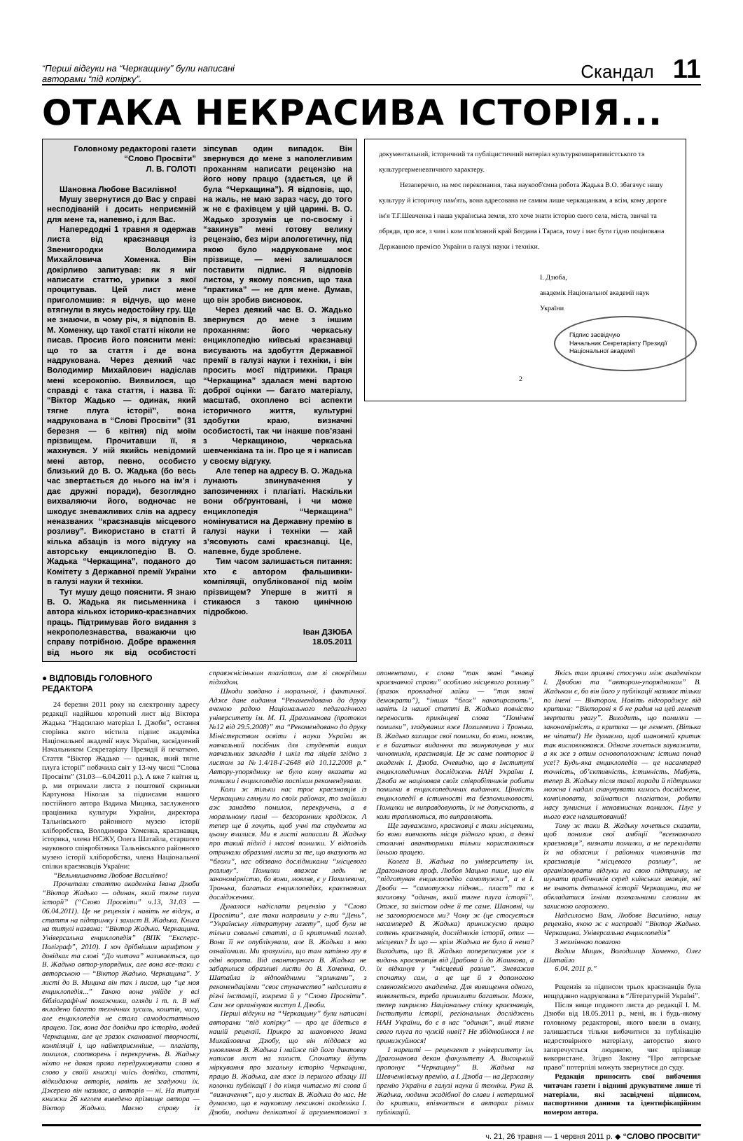“Перші відгуки на “Черкащину” були написані авторами “під копірку”.
Скандал 11
ОТАКА НЕКРАСИВА ІСТОРІЯ...
Головному редакторові газети “Слово Просвіти”
Л. В. ГОЛОТІ
Шановна Любове Василівно!
Мушу звернутися до Вас у справі несподіваній і досить неприємній для мене та, напевно, і для Вас.
Напередодні 1 травня я одержав листа від краєзнавця із Звенигородки Володимира Михайловича Хоменка. Він докірливо запитував: як я міг написати статтю, уривки з якої процитував. Цей лист мене приголомшив: я відчув, що мене втягнули в якусь недостойну гру. Ще не знаючи, в чому річ, я відповів В. М. Хоменку, що такої статті ніколи не писав. Просив його пояснити мені: що то за стаття і де вона надрукована. Через деякий час Володимир Михайлович надіслав мені ксерокопію. Виявилося, що справді є така стаття, і назва її: “Віктор Жадько — одинак, який тягне плуга історії”, вона надрукована в “Слові Просвіти” (31 березня — 6 квітня) під моїм прізвищем. Прочитавши її, я жахнувся. У ній якийсь невідомий мені автор, певно, особисто близький до В. О. Жадька (бо весь час звертається до нього на ім’я і дає дружні поради), безоглядно вихваляючи його, водночас не шкодує зневажливих слів на адресу неназваних “краєзнавців місцевого розливу”. Використано в статті й кілька абзаців із мого відгуку на авторську енциклопедію В. О. Жадька “Черкащина”, поданого до Комітету з Державної премії України в галузі науки й техніки.
Тут мушу дещо пояснити. Я знаю В. О. Жадька як письменника і автора кількох історико-краєзнавчих праць. Підтримував його видання з некрополезнавства, вважаючи цю справу потрібною. Добре враження від нього як від особистості зіпсував один випадок. Він звернувся до мене з наполегливим проханням написати рецензію на його нову працю (здається, це й була “Черкащина”). Я відповів, що, на жаль, не маю зараз часу, до того ж не є фахівцем у цій царині. В. О. Жадько зрозумів це по-своєму і “закинув” мені готову велику рецензію, без міри апологетичну, під якою було надруковане моє прізвище, — мені залишалося поставити підпис. Я відповів листом, у якому пояснив, що така “практика” — не для мене. Думав, що він зробив висновок.
Через деякий час В. О. Жадько звернувся до мене з іншим проханням: його черкаську енциклопедію київські краєзнавці висувають на здобуття Державної премії в галузі науки і техніки, і він просить моєї підтримки. Праця “Черкащина” здалася мені вартою доброї оцінки — багато матеріалу, масштаб, охоплено всі аспекти історичного життя, культурні здобутки краю, визначні особистості, так чи інакше пов’язані з Черкащиною, черкаська шевченкіана та ін. Про це я і написав у своєму відгуку.
Але тепер на адресу В. О. Жадька лунають звинувачення у запозиченнях і плагіаті. Наскільки вони обґрунтовані, і чи може енциклопедія “Черкащина” номінуватися на Державну премію в галузі науки і техніки — хай з’ясовують самі краєзнавці. Це, напевне, буде зроблене.
Тим часом залишається питання: хто є автором фальшивки-компіляції, опублікованої під моїм прізвищем? Уперше в житті я стикаюся з такою цинічною підробкою.
Іван ДЗЮБА
18.05.2011
документальний, історичний та публіцистичний матеріал культуркомпаративістського та культургерменевтичного характеру.
Незаперечно, на моє переконання, така наукооб'ємна робота Жадька В.О. збагачує нашу культуру й історичну пам'ять, вона адресована не самим лише черкащанкам, а всім, кому дороге ім'я Т.Г.Шевченка і наша українська земля, хто хоче знати історію свого села, міста, звичаї та обряди, про все, з чим і ким пов'язаний край Богдана і Тараса, тому і має бути гідно поцінована Державною премією України в галузі науки і техніки.
І. Дзюба,
академік Національної академії наук України
Підпис засвідчую
Начальник Секретаріату Президії Національної академії
2
● ВІДПОВІДЬ ГОЛОВНОГО РЕДАКТОРА
24 березня 2011 року на електронну адресу редакції надійшов короткий лист від Віктора Жадька “Надсилаю матеріал І. Дзюби”, остання сторінка якого містила підпис академіка Національної академії наук України, засвідчений Начальником Секретаріату Президії й печаткою. Стаття “Віктор Жадько — одинак, який тягне плуга історії” побачила світ у 13-му числі “Слова Просвіти” (31.03—6.04.2011 р.). А вже 7 квітня ц. р. ми отримали листа з поштової скриньки Картунова Ніколая за підписами нашого постійного автора Вадима Мицика, заслуженого працівника культури України, директора Тальнівського районного музею історії хліборобства, Володимира Хоменка, краєзнавця, історика, члена НСЖУ, Олега Шатайла, старшого наукового співробітника Тальнівського районного музею історії хліборобства, члена Національної спілки краєзнавців України:
“Вельмишановна Любове Василівно!
Прочитали статтю академіка Івана Дзюби “Віктор Жадько — одинак, який тягне плуга історії” (“Слово Просвіти” ч.13, 31.03 — 06.04.2011). Це не рецензія і навіть не відгук, а стаття на підтримку і захист В. Жадька. Книга на титулі названа: “Віктор Жадько. Черкащина. Універсальна енциклопедія” (ВПК “Експерс-Поліграф”, 2010). І хоч дрібнішим шрифтом у довідках та слові “До читача” називається, що В. Жадько автор-упорядник, але вона все-таки є авторською — “Віктор Жадько. Черкащина”. У листі до В. Мицика він так і писав, що “це моя енциклопедія...” Такою вона увійде у всі бібліографічні покажчики, огляди і т. п. В неї вкладено багато технічних зусиль, коштів, часу, але енциклопедія не стала самодостатньою працею. Так, вона дає довідки про історію, людей Черкащини, але це зразок сканованої творчості, компіляції і, що найнеприємніше, — плагіату, помилок, спотворень і перекручень. В. Жадьку ніхто не давав права передруковувати слово в слово у своїй книжці чиїсь довідки, статті, відкидаючи авторів, навіть не згадуючи їх. Джерело він називає, а авторів — ні. На титулі книжки 26 кеглем виведено прізвище автора — Віктор Жадько. Маємо справу із справжнісіньким плагіатом, але зі своєрідним підходом.
Шкоди завдано і моральної, і фактичної. Адже дане видання “Рекомендовано до друку вченою радою Національного педагогічного університету ім. М. П. Драгоманова (протокол №12 від 29.5.2008)” та “Рекомендовано до друку Міністерством освіти і науки України як навчальний посібник для студентів вищих навчальних закладів і шкіл та ліцеїв згідно з листом за №1.4/18-Г-2648 від 10.12.2008 р.” Автору-упоряднику не було кому вказати на помилки і енциклопедію поспіхом рекомендували.
Коли ж тільки нас троє краєзнавців із Черкащини глянули по своїх районах, то знайшли аж занадто помилок, перекручень, а в моральному плані — безсоромних крадіжок. А тепер ще й хочуть, щоб учні та студенти на цьому вчилися. Ми в листі написали В. Жадьку про такий підхід і масові помилки. У відповідь отримали образливі листи за те, що вказують на “блохи”, нас обізвано дослідниками “місцевого розливу”. Помилки вважає ледь не закономірністю, бо вони, мовляв, є у Похилевича, Тронька, багатьох енциклопедіях, краєзнавчих дослідженнях.
Думалося надіслати рецензію у “Слово Просвіти”, але таки направили у г-ти “День”, “Українську літературну газету”, щоб були не тільки схвальні статті, а й критичний погляд. Вони її не опублікували, але В. Жадька з нею ознайомили. Ми зрозуміли, що там затіяно гру в одні ворота. Від авантюрного В. Жадька не забарилися образливі листи до В. Хоменка, О. Шатайла із відповідними “ярликами”, з рекомендаціями “своє стукачество” надсилати в різні інстанції, зокрема й у “Слово Просвіти”. Сам же організував виступ І. Дзюби.
Перші відгуки на “Черкащину” були написані авторами “під копірку” — про це йдеться в нашій рецензії. Прикро за шановного Івана Михайловича Дзюбу, що він піддався на умовляння В. Жадька і майже під його диктовку написав лист на захист. Спочатку йдуть міркування про загальну історію Черкащини, працю В. Жадька, але вже із першого абзацу ІІІ колонки публікації і до кінця читаємо ті слова й “визначення”, що у листах В. Жадька до нас. Не думаємо, що в науковому лексиконі академіка І. Дзюби, людини делікатної й аргументованої з опонентами, є слова “так звані “знавці краєзнавчої справи” особливо місцевого розливу” (зразок провладної лайки — “так звані демократи”), “інших “блох” накопирсають”, навіть із нашої статті В. Жадько повністю переносить прикінцеві слова “Помічені помилки”, згадуваних вже Похилевича і Тронька. В. Жадько захищає свої помилки, бо вони, мовляв, є в багатьох виданнях та звинувачував у них чиновників, краєзнавців. Це ж саме повторює й академік І. Дзюба. Очевидно, що в Інституті енциклопедичних досліджень НАН України І. Дзюба не націлював своїх співробітників робити помилки в енциклопедичних виданнях. Цінність енциклопедії в істинності та безпомилковості. Помилки не виправдовують, їх не допускають, а коли трапляються, то виправляють.
Ще зауважимо, краєзнавці є таки місцевими, бо вони вивчають місця рідного краю, а деякі столичні авантюрники тільки користаються їхньою працею.
Колега В. Жадька по університету ім. Драгоманова проф. Любов Мацько пише, що він “підготував енциклопедію самотужки”, а в І. Дзюби — “самотужки підняв... пласт” та в заголовку “одинак, який тягне плуга історії”. Отже, за змістом одне й те саме. Шановні, чи не заговорюємося ми? Чому ж (це стосується насамперед В. Жадька) принижуємо працю сотень краєзнавців, дослідників історії, отих — місцевих? Їх що — крім Жадька не було й нема? Виходить, що В. Жадько попереписував усе з видань краєзнавців від Драбова й до Жашкова, а їх відкинув у “місцевий розлив”. Зневажив спочатку сам, а це ще й з допомогою славнозвісного академіка. Для вивищення одного, виявляється, треба принизити багатьох. Може, тепер закриємо Національну спілку краєзнавців, Інститути історії, регіональних досліджень НАН України, бо є в нас “одинак”, який тягне свого плуга по чужій ниві!? Не збіднюймося і не принижуймося!
І нарешті — рецензент з університету ім. Драгоманова декан факультету А. Висоцький пропонує “Черкащину” В. Жадька на Шевченківську премію, а І. Дзюба — на Державну премію України в галузі науки й техніки. Рука В. Жадька, людини жадібної до слави і нетерпимої до критики, впізнається в авторах різних публікацій.
Якісь там приязні стосунки між академіком І. Дзюбою та “автором-упорядником” В. Жадьком є, бо він його у публікації називає тільки по імені — Віктором. Навіть відгороджує від критики: “Вікторові я б не радив на цей лемент звертати увагу”. Виходить, що помилки — закономірність, а критика — це лемент. (Вітька не чіпати!) Не думаємо, щоб шановний критик так висловлювався. Одначе хочеться зауважити, а як же з отим основоположним: істина понад усе!? Будь-яка енциклопедія — це насамперед точність, об’єктивність, істинність. Мабуть, тепер В. Жадьку після такої поради й підтримки можна і надалі сканувувати кимось досліджене, компілювати, займатися плагіатом, робити масу зумисних і ненавмисних помилок. Плуг у нього вже налаштований!
Тому ж таки В. Жадьку хочеться сказати, щоб понизив свої амбіції “всезнаючого краєзнавця”, визнати помилки, а не перекидати їх на обласних і районних чиновників та краєзнавців “місцевого розливу”, не організовувати відгуки на свою підтримку, не шукати прибічників серед київських знавців, які не знають детальної історії Черкащини, та не обкладатися їхніми похвальними словами як захисною огорожею.
Надсилаємо Вам, Любове Василівно, нашу рецензію, якою ж є насправді “Віктор Жадько. Черкащина. Універсальна енциклопедія”
З незмінною повагою
Вадим Мицик, Володимир Хоменко, Олег Шатайло
6.04. 2011 р.”
Рецензія за підписом трьох краєзнавців була нещодавно надрукована в “Літературній Україні”.
Після вище поданого листа до редакції І. М. Дзюби від 18.05.2011 р., мені, як і будь-якому головному редакторові, якого ввели в оману, залишається тільки вибачитися за публікацію недостовірного матеріалу, авторство якого заперечується людиною, чиє прізвище використане. Згідно Закону “Про авторське право” потерпілі можуть звернутися до суду.
Редакція приносить свої вибачення читачам газети і віднині друкуватиме лише ті матеріали, які засвідчені підписом, паспортними даними та ідентифікаційним номером автора.
ч. 21, 26 травня — 1 червня 2011 р. ◆ “СЛОВО ПРОСВІТИ”